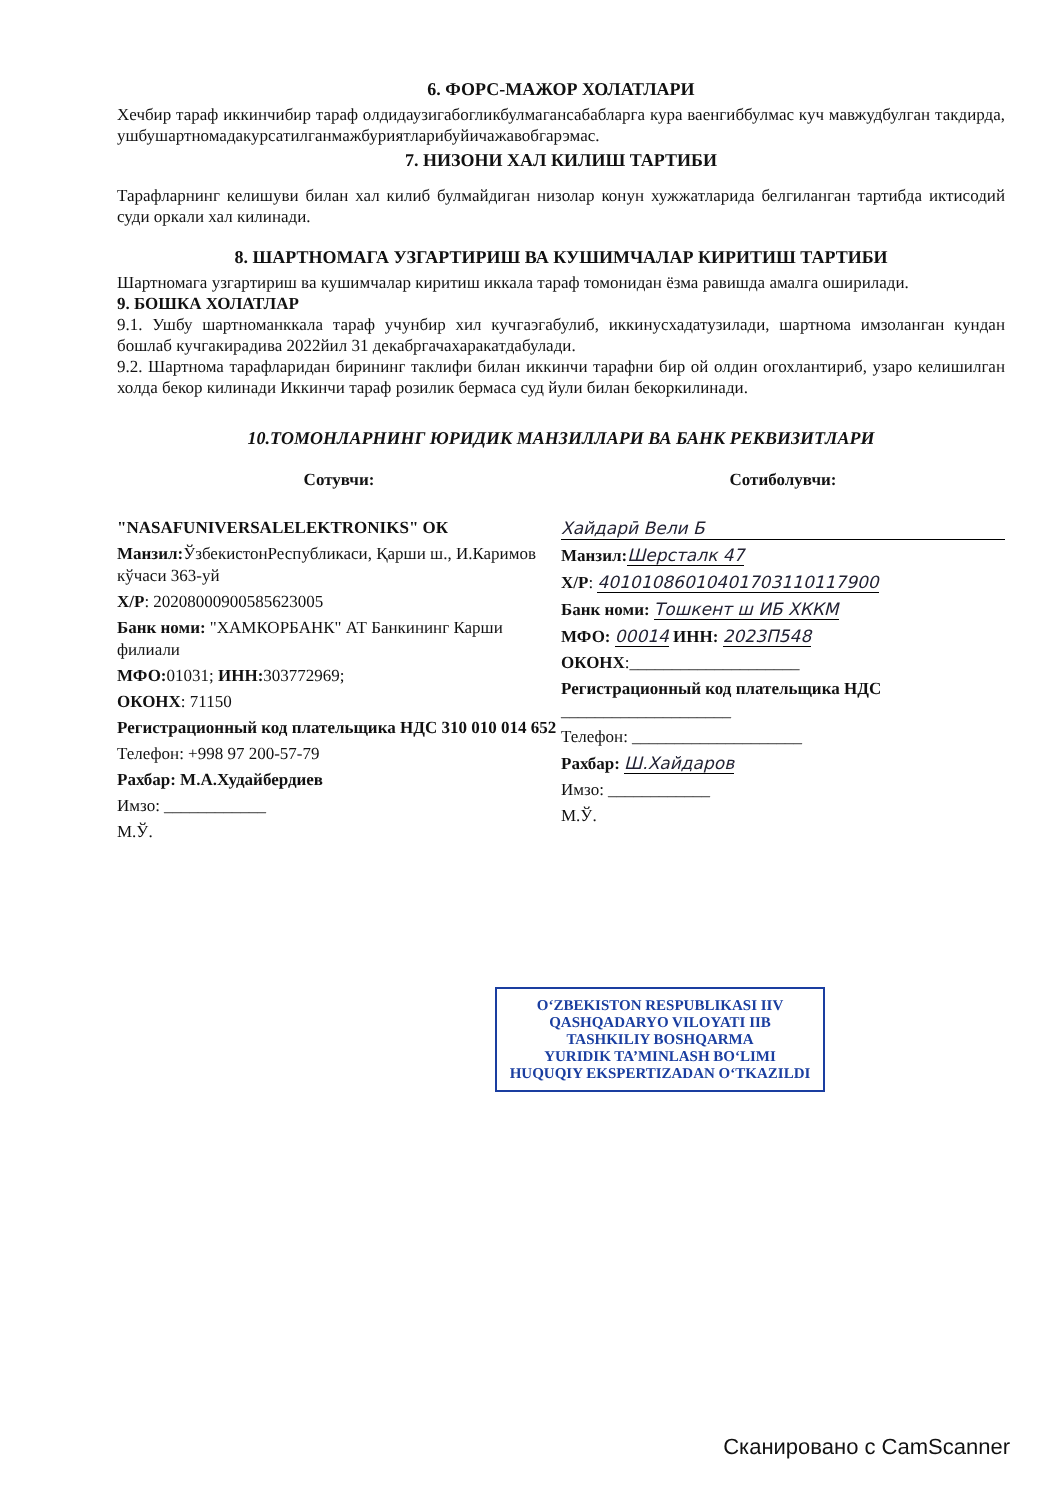6. ФОРС-МАЖОР ХОЛАТЛАРИ
Хечбир тараф иккинчибир тараф олдидаузигабогликбулмагансабабларга кура ваенгиббулмас куч мавжудбулган такдирда, ушбушартномадакурсатилганмажбуриятларибуйичажавобгарэмас.
7. НИЗОНИ ХАЛ КИЛИШ ТАРТИБИ
Тарафларнинг келишуви билан хал килиб булмайдиган низолар конун хужжатларида белгиланган тартибда иктисодий суди оркали хал килинади.
8. ШАРТНОМАГА УЗГАРТИРИШ ВА КУШИМЧАЛАР КИРИТИШ ТАРТИБИ
Шартномага узгартириш ва кушимчалар киритиш иккала тараф томонидан ёзма равишда амалга оширилади.
9. БОШКА ХОЛАТЛАР
9.1. Ушбу шартноманккала тараф учунбир хил кучгаэгабулиб, иккинусхадатузилади, шартнома имзоланган кундан бошлаб кучгакирадива 2022йил 31 декабргачахаракатдабулади.
9.2. Шартнома тарафларидан бирининг таклифи билан иккинчи тарафни бир ой олдин огохлантириб, узаро келишилган холда бекор килинади Иккинчи тараф розилик бермаса суд йули билан бекоркилинади.
10.ТОМОНЛАРНИНГ ЮРИДИК МАНЗИЛЛАРИ ВА БАНК РЕКВИЗИТЛАРИ
Сотувчи:
"NASAFUNIVERSALELEKTRONIKS" ОК
Манзил: ЎзбекистонРеспубликаси, Қарши ш., И.Каримов кўчаси 363-уй
Х/Р: 20208000900585623005
Банк номи: "ХАМКОРБАНК" АТ Банкининг Карши филиали
МФО: 01031; ИНН: 303772969;
ОКОНХ: 71150
Регистрационный код плательщика НДС 310 010 014 652
Телефон: +998 97 200-57-79
Рахбар: М.А.Худайбердиев
Имзо: ____________
М.Ў.
Сотиболувчи:
Хайдарӣ Вели Б
Манзил: Шерсталк 47
Х/Р: 40101086010401703110117900
Банк номи: Тошкент ш ИБ ХККМ
МФО: 00014 ИНН: 2023П548
ОКОНХ:____________________
Регистрационный код плательщика НДС ____________________
Телефон: ____________________
Рахбар: Ш.Хайдаров
Имзо: ____________
М.Ў.
O‘ZBEKISTON RESPUBLIKASI IIV
QASHQADARYO VILOYATI IIB
TASHKILIY BOSHQARMA
YURIDIK TA’MINLASH BO‘LIMI
HUQUQIY EKSPERTIZADAN O‘TKAZILDI
Сканировано с CamScanner